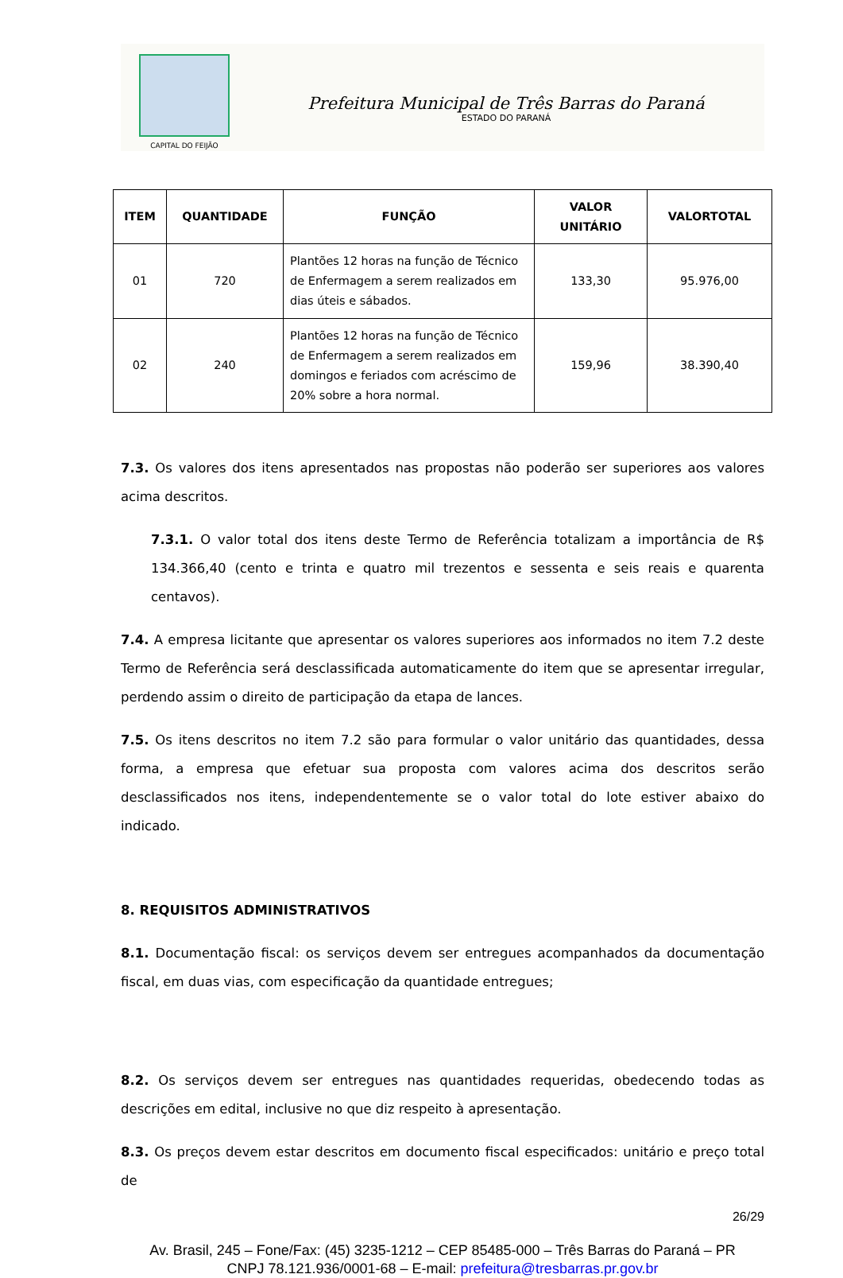CAPITAL DO FEIJÃO
Prefeitura Municipal de Três Barras do Paraná
ESTADO DO PARANÁ
| ITEM | QUANTIDADE | FUNÇÃO | VALOR UNITÁRIO | VALORTOTAL |
| --- | --- | --- | --- | --- |
| 01 | 720 | Plantões 12 horas na função de Técnico de Enfermagem a serem realizados em dias úteis e sábados. | 133,30 | 95.976,00 |
| 02 | 240 | Plantões 12 horas na função de Técnico de Enfermagem a serem realizados em domingos e feriados com acréscimo de 20% sobre a hora normal. | 159,96 | 38.390,40 |
7.3. Os valores dos itens apresentados nas propostas não poderão ser superiores aos valores acima descritos.
7.3.1. O valor total dos itens deste Termo de Referência totalizam a importância de R$ 134.366,40 (cento e trinta e quatro mil trezentos e sessenta e seis reais e quarenta centavos).
7.4. A empresa licitante que apresentar os valores superiores aos informados no item 7.2 deste Termo de Referência será desclassificada automaticamente do item que se apresentar irregular, perdendo assim o direito de participação da etapa de lances.
7.5. Os itens descritos no item 7.2 são para formular o valor unitário das quantidades, dessa forma, a empresa que efetuar sua proposta com valores acima dos descritos serão desclassificados nos itens, independentemente se o valor total do lote estiver abaixo do indicado.
8. REQUISITOS ADMINISTRATIVOS
8.1. Documentação fiscal: os serviços devem ser entregues acompanhados da documentação fiscal, em duas vias, com especificação da quantidade entregues;
8.2. Os serviços devem ser entregues nas quantidades requeridas, obedecendo todas as descrições em edital, inclusive no que diz respeito à apresentação.
8.3. Os preços devem estar descritos em documento fiscal especificados: unitário e preço total de
26/29
Av. Brasil, 245 – Fone/Fax: (45) 3235-1212 – CEP 85485-000 – Três Barras do Paraná – PR
CNPJ 78.121.936/0001-68 – E-mail: prefeitura@tresbarras.pr.gov.br